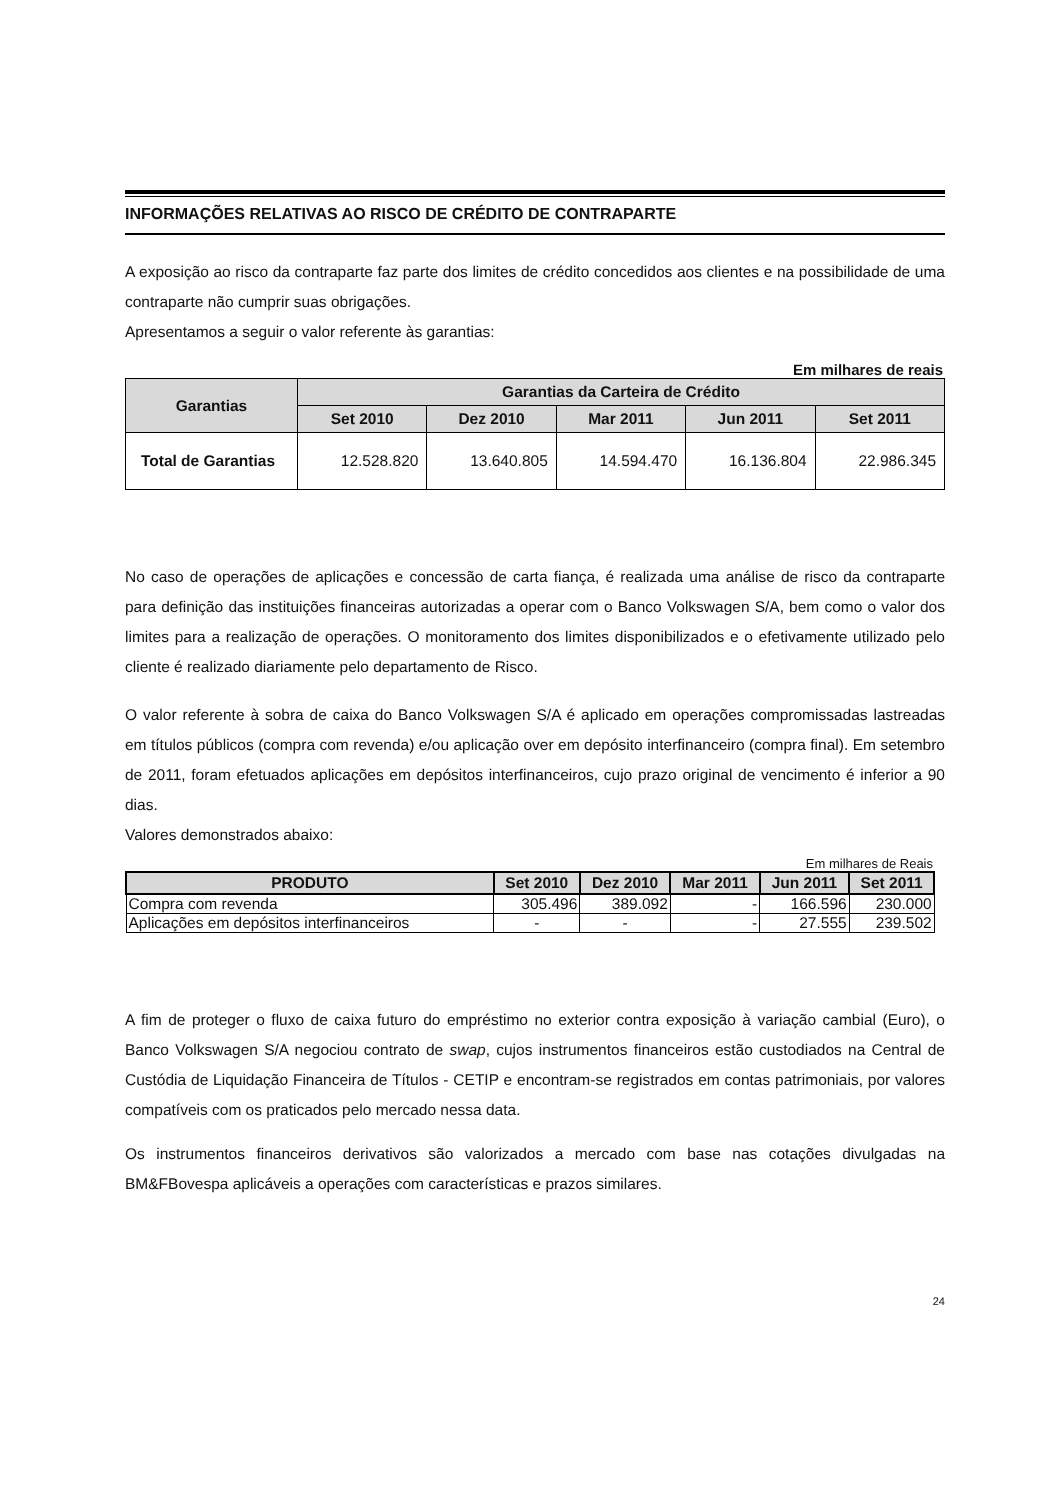INFORMAÇÕES RELATIVAS AO RISCO DE CRÉDITO DE CONTRAPARTE
A exposição ao risco da contraparte faz parte dos limites de crédito concedidos aos clientes e na possibilidade de uma contraparte não cumprir suas obrigações.
Apresentamos a seguir o valor referente às garantias:
Em milhares de reais
| Garantias | Garantias da Carteira de Crédito | | | | |
| --- | --- | --- | --- | --- | --- |
| | Set 2010 | Dez 2010 | Mar 2011 | Jun 2011 | Set 2011 |
| Total de Garantias | 12.528.820 | 13.640.805 | 14.594.470 | 16.136.804 | 22.986.345 |
No caso de operações de aplicações e concessão de carta fiança, é realizada uma análise de risco da contraparte para definição das instituições financeiras autorizadas a operar com o Banco Volkswagen S/A, bem como o valor dos limites para a realização de operações. O monitoramento dos limites disponibilizados e o efetivamente utilizado pelo cliente é realizado diariamente pelo departamento de Risco.
O valor referente à sobra de caixa do Banco Volkswagen S/A é aplicado em operações compromissadas lastreadas em títulos públicos (compra com revenda) e/ou aplicação over em depósito interfinanceiro (compra final). Em setembro de 2011, foram efetuados aplicações em depósitos interfinanceiros, cujo prazo original de vencimento é inferior a 90 dias.
Valores demonstrados abaixo:
Em milhares de Reais
| PRODUTO | Set 2010 | Dez 2010 | Mar 2011 | Jun 2011 | Set 2011 |
| --- | --- | --- | --- | --- | --- |
| Compra com revenda | 305.496 | 389.092 | - | 166.596 | 230.000 |
| Aplicações em depósitos interfinanceiros | - | - | - | 27.555 | 239.502 |
A fim de proteger o fluxo de caixa futuro do empréstimo no exterior contra exposição à variação cambial (Euro), o Banco Volkswagen S/A negociou contrato de swap, cujos instrumentos financeiros estão custodiados na Central de Custódia de Liquidação Financeira de Títulos - CETIP e encontram-se registrados em contas patrimoniais, por valores compatíveis com os praticados pelo mercado nessa data.
Os instrumentos financeiros derivativos são valorizados a mercado com base nas cotações divulgadas na BM&FBovespa aplicáveis a operações com características e prazos similares.
24